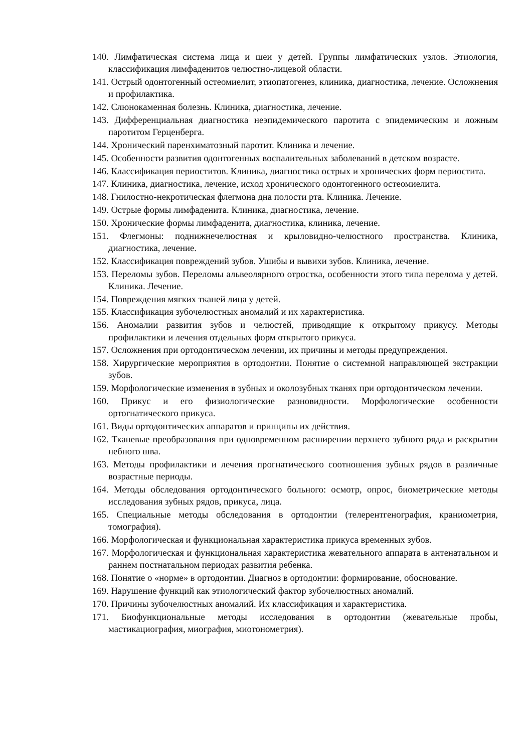140. Лимфатическая система лица и шеи у детей. Группы лимфатических узлов. Этиология, классификация лимфаденитов челюстно-лицевой области.
141. Острый одонтогенный остеомиелит, этиопатогенез, клиника, диагностика, лечение. Осложнения и профилактика.
142. Слюнокаменная болезнь. Клиника, диагностика, лечение.
143. Дифференциальная диагностика неэпидемического паротита с эпидемическим и ложным паротитом Герценберга.
144. Хронический паренхиматозный паротит. Клиника и лечение.
145. Особенности развития одонтогенных воспалительных заболеваний в детском возрасте.
146. Классификация периоститов. Клиника, диагностика острых и хронических форм периостита.
147. Клиника, диагностика, лечение, исход хронического одонтогенного остеомиелита.
148. Гнилостно-некротическая флегмона дна полости рта. Клиника. Лечение.
149. Острые формы лимфаденита. Клиника, диагностика, лечение.
150. Хронические формы лимфаденита, диагностика, клиника, лечение.
151. Флегмоны: поднижнечелюстная и крыловидно-челюстного пространства. Клиника, диагностика, лечение.
152. Классификация повреждений зубов. Ушибы и вывихи зубов. Клиника, лечение.
153. Переломы зубов. Переломы альвеолярного отростка, особенности этого типа перелома у детей. Клиника. Лечение.
154. Повреждения мягких тканей лица у детей.
155. Классификация зубочелюстных аномалий и их характеристика.
156. Аномалии развития зубов и челюстей, приводящие к открытому прикусу. Методы профилактики и лечения отдельных форм открытого прикуса.
157. Осложнения при ортодонтическом лечении, их причины и методы предупреждения.
158. Хирургические мероприятия в ортодонтии. Понятие о системной направляющей экстракции зубов.
159. Морфологические изменения в зубных и околозубных тканях при ортодонтическом лечении.
160. Прикус и его физиологические разновидности. Морфологические особенности ортогнатического прикуса.
161. Виды ортодонтических аппаратов и принципы их действия.
162. Тканевые преобразования при одновременном расширении верхнего зубного ряда и раскрытии небного шва.
163. Методы профилактики и лечения прогнатического соотношения зубных рядов в различные возрастные периоды.
164. Методы обследования ортодонтического больного: осмотр, опрос, биометрические методы исследования зубных рядов, прикуса, лица.
165. Специальные методы обследования в ортодонтии (телерентгенография, краниометрия, томография).
166. Морфологическая и функциональная характеристика прикуса временных зубов.
167. Морфологическая и функциональная характеристика жевательного аппарата в антенатальном и раннем постнатальном периодах развития ребенка.
168. Понятие о «норме» в ортодонтии. Диагноз в ортодонтии: формирование, обоснование.
169. Нарушение функций как этиологический фактор зубочелюстных аномалий.
170. Причины зубочелюстных аномалий. Их классификация и характеристика.
171. Биофункциональные методы исследования в ортодонтии (жевательные пробы, мастикациография, миография, миотонометрия).